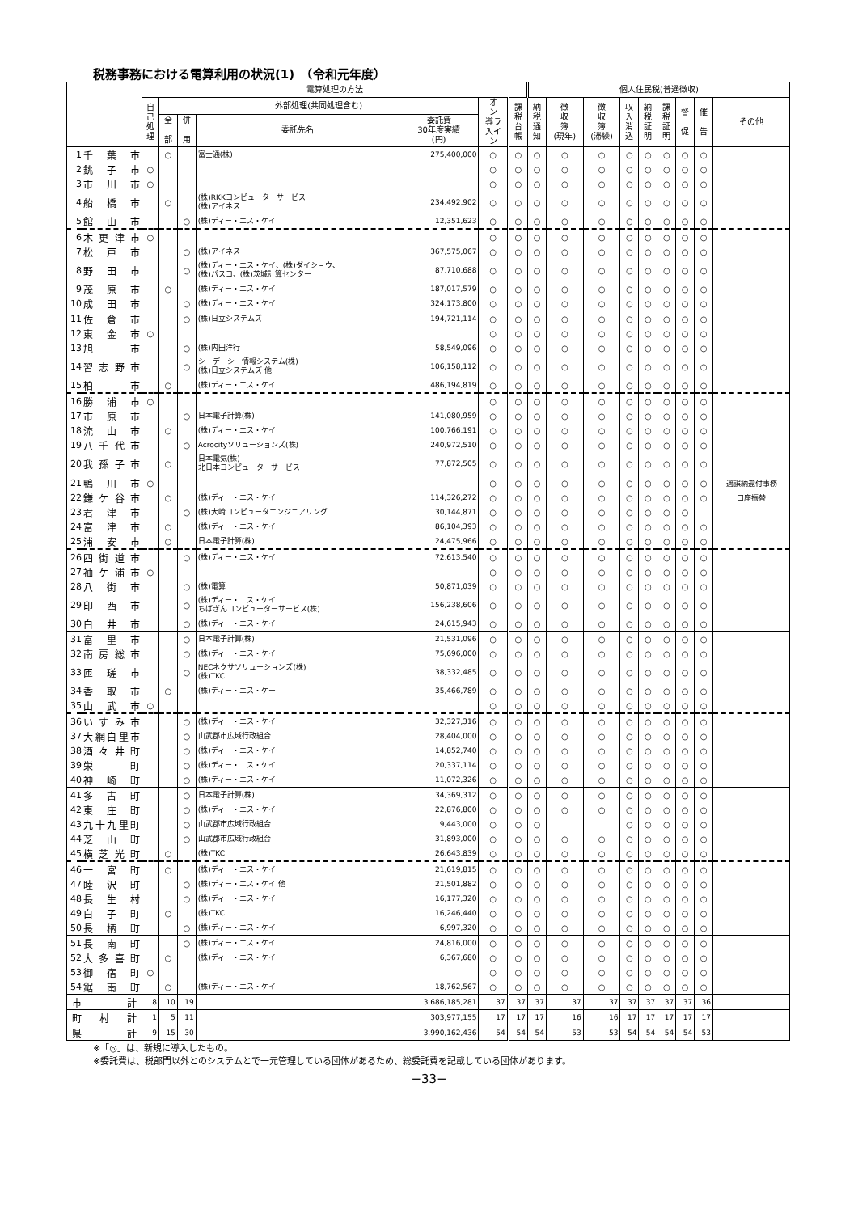税務事務における電算利用の状況(1)　（令和元年度）
| | | 電算処理の方法 | | | | | | | 個人住民税(普通徴収) | | | | | | | | |
| --- | --- | --- | --- | --- | --- | --- | --- | --- | --- | --- | --- | --- | --- | --- | --- | --- | --- |
| | | 自 己 処 理 | 外部処理(共同処理含む) | | | | オ ン 導ラ 入イ ン | 課 税 台 帳 | 納 税 通 知 | 徴 収 簿 (現年) | 徴 収 簿 (滞繰) | 収 入 消 込 | 納 税 証 明 | 課 税 証 明 | 督 促 | 催 告 | その他 |
| | | | 全 部 | 併 用 | 委託先名 | 委託費 30年度実績 (円) | | | | | | | | | | | |
| 1 | 千葉市 | | ○ | | 富士通(株) | 275,400,000 | ○ | ○ | ○ | ○ | ○ | ○ | ○ | ○ | ○ | ○ | |
| 2 | 銚子市 | ○ | | | | | ○ | ○ | ○ | ○ | ○ | ○ | ○ | ○ | ○ | ○ | |
| 3 | 市川市 | ○ | | | | | ○ | ○ | ○ | ○ | ○ | ○ | ○ | ○ | ○ | ○ | |
| 4 | 船橋市 | | ○ | | (株)RKKコンピューターサービス (株)アイネス | 234,492,902 | ○ | ○ | ○ | ○ | ○ | ○ | ○ | ○ | ○ | ○ | |
| 5 | 館山市 | | | ○ | (株)ディー・エス・ケイ | 12,351,623 | ○ | ○ | ○ | ○ | ○ | ○ | ○ | ○ | ○ | ○ | |
| 6 | 木更津市 | ○ | | | | | ○ | ○ | ○ | ○ | ○ | ○ | ○ | ○ | ○ | ○ | |
| 7 | 松戸市 | | | ○ | (株)アイネス | 367,575,067 | ○ | ○ | ○ | ○ | ○ | ○ | ○ | ○ | ○ | ○ | |
| 8 | 野田市 | | | ○ | (株)ディー・エス・ケイ、(株)ダイショウ、 (株)パスコ、(株)茨城計算センター | 87,710,688 | ○ | ○ | ○ | ○ | ○ | ○ | ○ | ○ | ○ | ○ | |
| 9 | 茂原市 | | ○ | | (株)ディー・エス・ケイ | 187,017,579 | ○ | ○ | ○ | ○ | ○ | ○ | ○ | ○ | ○ | ○ | |
| 10 | 成田市 | | | ○ | (株)ディー・エス・ケイ | 324,173,800 | ○ | ○ | ○ | ○ | ○ | ○ | ○ | ○ | ○ | ○ | |
| 11 | 佐倉市 | | | ○ | (株)日立システムズ | 194,721,114 | ○ | ○ | ○ | ○ | ○ | ○ | ○ | ○ | ○ | ○ | |
| 12 | 東金市 | ○ | | | | | ○ | ○ | ○ | ○ | ○ | ○ | ○ | ○ | ○ | ○ | |
| 13 | 旭 市 | | | ○ | (株)内田洋行 | 58,549,096 | ○ | ○ | ○ | ○ | ○ | ○ | ○ | ○ | ○ | ○ | |
| 14 | 習志野市 | | | ○ | シーデーシー情報システム(株) (株)日立システムズ 他 | 106,158,112 | ○ | ○ | ○ | ○ | ○ | ○ | ○ | ○ | ○ | ○ | |
| 15 | 柏 市 | | ○ | | (株)ディー・エス・ケイ | 486,194,819 | ○ | ○ | ○ | ○ | ○ | ○ | ○ | ○ | ○ | ○ | |
| 16 | 勝浦市 | ○ | | | | | ○ | ○ | ○ | ○ | ○ | ○ | ○ | ○ | ○ | ○ | |
| 17 | 市原市 | | | ○ | 日本電子計算(株) | 141,080,959 | ○ | ○ | ○ | ○ | ○ | ○ | ○ | ○ | ○ | ○ | |
| 18 | 流山市 | | ○ | | (株)ディー・エス・ケイ | 100,766,191 | ○ | ○ | ○ | ○ | ○ | ○ | ○ | ○ | ○ | ○ | |
| 19 | 八千代市 | | | ○ | Acrocityソリューションズ(株) | 240,972,510 | ○ | ○ | ○ | ○ | ○ | ○ | ○ | ○ | ○ | ○ | |
| 20 | 我孫子市 | | ○ | | 日本電気(株) 北日本コンピューターサービス | 77,872,505 | ○ | ○ | ○ | ○ | ○ | ○ | ○ | ○ | ○ | ○ | |
| 21 | 鴨川市 | ○ | | | | | ○ | ○ | ○ | ○ | ○ | ○ | ○ | ○ | ○ | ○ | 過誤納還付事務 |
| 22 | 鎌ケ谷市 | | ○ | | (株)ディー・エス・ケイ | 114,326,272 | ○ | ○ | ○ | ○ | ○ | ○ | ○ | ○ | ○ | ○ | 口座振替 |
| 23 | 君津市 | | | ○ | (株)大崎コンピュータエンジニアリング | 30,144,871 | ○ | ○ | ○ | ○ | ○ | ○ | ○ | ○ | ○ | | |
| 24 | 富津市 | | ○ | | (株)ディー・エス・ケイ | 86,104,393 | ○ | ○ | ○ | ○ | ○ | ○ | ○ | ○ | ○ | ○ | |
| 25 | 浦安市 | | ○ | | 日本電子計算(株) | 24,475,966 | ○ | ○ | ○ | ○ | ○ | ○ | ○ | ○ | ○ | ○ | |
| 26 | 四街道市 | | | ○ | (株)ディー・エス・ケイ | 72,613,540 | ○ | ○ | ○ | ○ | ○ | ○ | ○ | ○ | ○ | ○ | |
| 27 | 袖ケ浦市 | ○ | | | | | ○ | ○ | ○ | ○ | ○ | ○ | ○ | ○ | ○ | ○ | |
| 28 | 八街市 | | | ○ | (株)電算 | 50,871,039 | ○ | ○ | ○ | ○ | ○ | ○ | ○ | ○ | ○ | ○ | |
| 29 | 印西市 | | | ○ | (株)ディー・エス・ケイ ちばぎんコンピューターサービス(株) | 156,238,606 | ○ | ○ | ○ | ○ | ○ | ○ | ○ | ○ | ○ | ○ | |
| 30 | 白井市 | | | ○ | (株)ディー・エス・ケイ | 24,615,943 | ○ | ○ | ○ | ○ | ○ | ○ | ○ | ○ | ○ | ○ | |
| 31 | 富里市 | | | ○ | 日本電子計算(株) | 21,531,096 | ○ | ○ | ○ | ○ | ○ | ○ | ○ | ○ | ○ | ○ | |
| 32 | 南房総市 | | | ○ | (株)ディー・エス・ケイ | 75,696,000 | ○ | ○ | ○ | ○ | ○ | ○ | ○ | ○ | ○ | ○ | |
| 33 | 匝瑳市 | | | ○ | NECネクサソリューションズ(株) (株)TKC | 38,332,485 | ○ | ○ | ○ | ○ | ○ | ○ | ○ | ○ | ○ | ○ | |
| 34 | 香取市 | | ○ | | (株)ディー・エス・ケー | 35,466,789 | ○ | ○ | ○ | ○ | ○ | ○ | ○ | ○ | ○ | ○ | |
| 35 | 山武市 | ○ | | | | | ○ | ○ | ○ | ○ | ○ | ○ | ○ | ○ | ○ | ○ | |
| 36 | いすみ市 | | | ○ | (株)ディー・エス・ケイ | 32,327,316 | ○ | ○ | ○ | ○ | ○ | ○ | ○ | ○ | ○ | ○ | |
| 37 | 大網白里市 | | | ○ | 山武郡市広域行政組合 | 28,404,000 | ○ | ○ | ○ | ○ | ○ | ○ | ○ | ○ | ○ | ○ | |
| 38 | 酒々井町 | | | ○ | (株)ディー・エス・ケイ | 14,852,740 | ○ | ○ | ○ | ○ | ○ | ○ | ○ | ○ | ○ | ○ | |
| 39 | 栄 町 | | | ○ | (株)ディー・エス・ケイ | 20,337,114 | ○ | ○ | ○ | ○ | ○ | ○ | ○ | ○ | ○ | ○ | |
| 40 | 神崎町 | | | ○ | (株)ディー・エス・ケイ | 11,072,326 | ○ | ○ | ○ | ○ | ○ | ○ | ○ | ○ | ○ | ○ | |
| 41 | 多古町 | | | ○ | 日本電子計算(株) | 34,369,312 | ○ | ○ | ○ | ○ | ○ | ○ | ○ | ○ | ○ | ○ | |
| 42 | 東庄町 | | | ○ | (株)ディー・エス・ケイ | 22,876,800 | ○ | ○ | ○ | ○ | ○ | ○ | ○ | ○ | ○ | ○ | |
| 43 | 九十九里町 | | | ○ | 山武郡市広域行政組合 | 9,443,000 | ○ | ○ | ○ | | | ○ | ○ | ○ | ○ | ○ | |
| 44 | 芝山町 | | | ○ | 山武郡市広域行政組合 | 31,893,000 | ○ | ○ | ○ | ○ | ○ | ○ | ○ | ○ | ○ | ○ | |
| 45 | 横芝光町 | | ○ | | (株)TKC | 26,643,839 | ○ | ○ | ○ | ○ | ○ | ○ | ○ | ○ | ○ | ○ | |
| 46 | 一宮町 | | ○ | | (株)ディー・エス・ケイ | 21,619,815 | ○ | ○ | ○ | ○ | ○ | ○ | ○ | ○ | ○ | ○ | |
| 47 | 睦沢町 | | | ○ | (株)ディー・エス・ケイ 他 | 21,501,882 | ○ | ○ | ○ | ○ | ○ | ○ | ○ | ○ | ○ | ○ | |
| 48 | 長生村 | | | ○ | (株)ディー・エス・ケイ | 16,177,320 | ○ | ○ | ○ | ○ | ○ | ○ | ○ | ○ | ○ | ○ | |
| 49 | 白子町 | | ○ | | (株)TKC | 16,246,440 | ○ | ○ | ○ | ○ | ○ | ○ | ○ | ○ | ○ | ○ | |
| 50 | 長柄町 | | | ○ | (株)ディー・エス・ケイ | 6,997,320 | ○ | ○ | ○ | ○ | ○ | ○ | ○ | ○ | ○ | ○ | |
| 51 | 長南町 | | | ○ | (株)ディー・エス・ケイ | 24,816,000 | ○ | ○ | ○ | ○ | ○ | ○ | ○ | ○ | ○ | ○ | |
| 52 | 大多喜町 | | ○ | | (株)ディー・エス・ケイ | 6,367,680 | ○ | ○ | ○ | ○ | ○ | ○ | ○ | ○ | ○ | ○ | |
| 53 | 御宿町 | ○ | | | | | ○ | ○ | ○ | ○ | ○ | ○ | ○ | ○ | ○ | ○ | |
| 54 | 鋸南町 | | ○ | | (株)ディー・エス・ケイ | 18,762,567 | ○ | ○ | ○ | ○ | ○ | ○ | ○ | ○ | ○ | ○ | |
| 市 計 | | 8 | 10 | 19 | | 3,686,185,281 | 37 | 37 | 37 | 37 | 37 | 37 | 37 | 37 | 37 | 36 | |
| 町村計 | | 1 | 5 | 11 | | 303,977,155 | 17 | 17 | 17 | 16 | 16 | 17 | 17 | 17 | 17 | 17 | |
| 県 計 | | 9 | 15 | 30 | | 3,990,162,436 | 54 | 54 | 54 | 53 | 53 | 54 | 54 | 54 | 54 | 53 | |
※「◎」は、新規に導入したもの。
※委託費は、税部門以外とのシステムとで一元管理している団体があるため、総委託費を記載している団体があります。
−33−